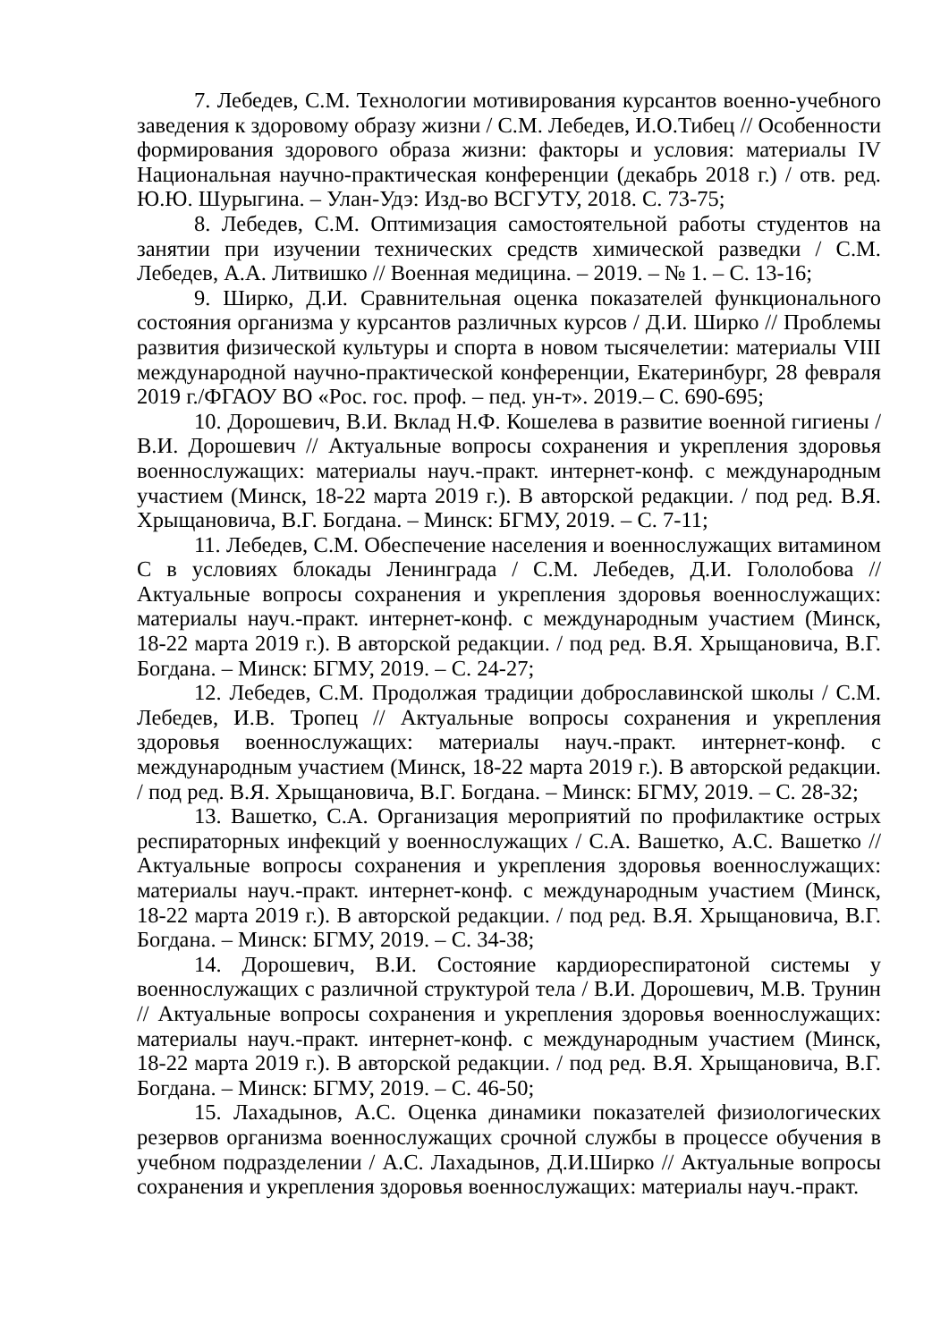7. Лебедев, С.М. Технологии мотивирования курсантов военно-учебного заведения к здоровому образу жизни / С.М. Лебедев, И.О.Тибец // Особенности формирования здорового образа жизни: факторы и условия: материалы IV Национальная научно-практическая конференции (декабрь 2018 г.) / отв. ред. Ю.Ю. Шурыгина. – Улан-Удэ: Изд-во ВСГУТУ, 2018. С. 73-75;
8. Лебедев, С.М. Оптимизация самостоятельной работы студентов на занятии при изучении технических средств химической разведки / С.М. Лебедев, А.А. Литвишко // Военная медицина. – 2019. – № 1. – С. 13-16;
9. Ширко, Д.И. Сравнительная оценка показателей функционального состояния организма у курсантов различных курсов / Д.И. Ширко // Проблемы развития физической культуры и спорта в новом тысячелетии: материалы VIII международной научно-практической конференции, Екатеринбург, 28 февраля 2019 г./ФГАОУ ВО «Рос. гос. проф. – пед. ун-т». 2019.– С. 690-695;
10. Дорошевич, В.И. Вклад Н.Ф. Кошелева в развитие военной гигиены / В.И. Дорошевич // Актуальные вопросы сохранения и укрепления здоровья военнослужащих: материалы науч.-практ. интернет-конф. с международным участием (Минск, 18-22 марта 2019 г.). В авторской редакции. / под ред. В.Я. Хрыщановича, В.Г. Богдана. – Минск: БГМУ, 2019. – С. 7-11;
11. Лебедев, С.М. Обеспечение населения и военнослужащих витамином С в условиях блокады Ленинграда / С.М. Лебедев, Д.И. Гололобова // Актуальные вопросы сохранения и укрепления здоровья военнослужащих: материалы науч.-практ. интернет-конф. с международным участием (Минск, 18-22 марта 2019 г.). В авторской редакции. / под ред. В.Я. Хрыщановича, В.Г. Богдана. – Минск: БГМУ, 2019. – С. 24-27;
12. Лебедев, С.М. Продолжая традиции доброславинской школы / С.М. Лебедев, И.В. Тропец // Актуальные вопросы сохранения и укрепления здоровья военнослужащих: материалы науч.-практ. интернет-конф. с международным участием (Минск, 18-22 марта 2019 г.). В авторской редакции. / под ред. В.Я. Хрыщановича, В.Г. Богдана. – Минск: БГМУ, 2019. – С. 28-32;
13. Вашетко, С.А. Организация мероприятий по профилактике острых респираторных инфекций у военнослужащих / С.А. Вашетко, А.С. Вашетко // Актуальные вопросы сохранения и укрепления здоровья военнослужащих: материалы науч.-практ. интернет-конф. с международным участием (Минск, 18-22 марта 2019 г.). В авторской редакции. / под ред. В.Я. Хрыщановича, В.Г. Богдана. – Минск: БГМУ, 2019. – С. 34-38;
14. Дорошевич, В.И. Состояние кардиореспиратоной системы у военнослужащих с различной структурой тела / В.И. Дорошевич, М.В. Трунин // Актуальные вопросы сохранения и укрепления здоровья военнослужащих: материалы науч.-практ. интернет-конф. с международным участием (Минск, 18-22 марта 2019 г.). В авторской редакции. / под ред. В.Я. Хрыщановича, В.Г. Богдана. – Минск: БГМУ, 2019. – С. 46-50;
15. Лахадынов, А.С. Оценка динамики показателей физиологических резервов организма военнослужащих срочной службы в процессе обучения в учебном подразделении / А.С. Лахадынов, Д.И.Ширко // Актуальные вопросы сохранения и укрепления здоровья военнослужащих: материалы науч.-практ.